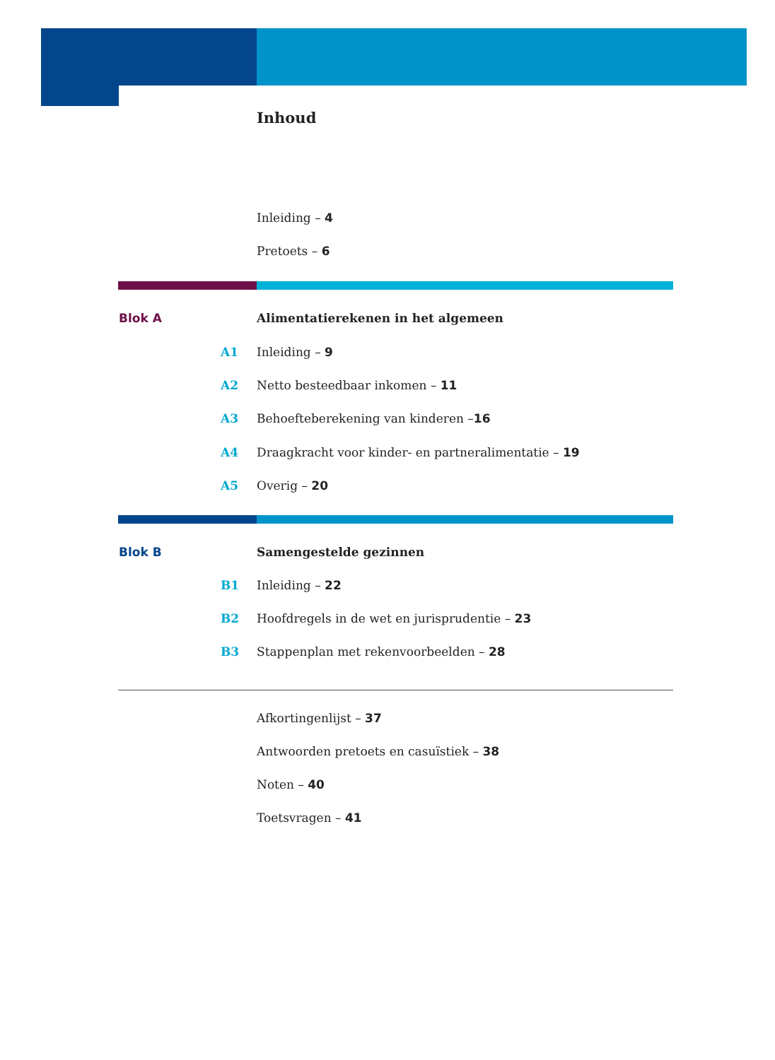Inhoud
Inleiding – 4
Pretoets – 6
Blok A Alimentatierekenen in het algemeen
A1 Inleiding – 9
A2 Netto besteedbaar inkomen – 11
A3 Behoefteberekening van kinderen –16
A4 Draagkracht voor kinder- en partneralimentatie – 19
A5 Overig – 20
Blok B Samengestelde gezinnen
B1 Inleiding – 22
B2 Hoofdregels in de wet en jurisprudentie – 23
B3 Stappenplan met rekenvoorbeelden – 28
Afkortingenlijst – 37
Antwoorden pretoets en casuïstiek – 38
Noten – 40
Toetsvragen – 41